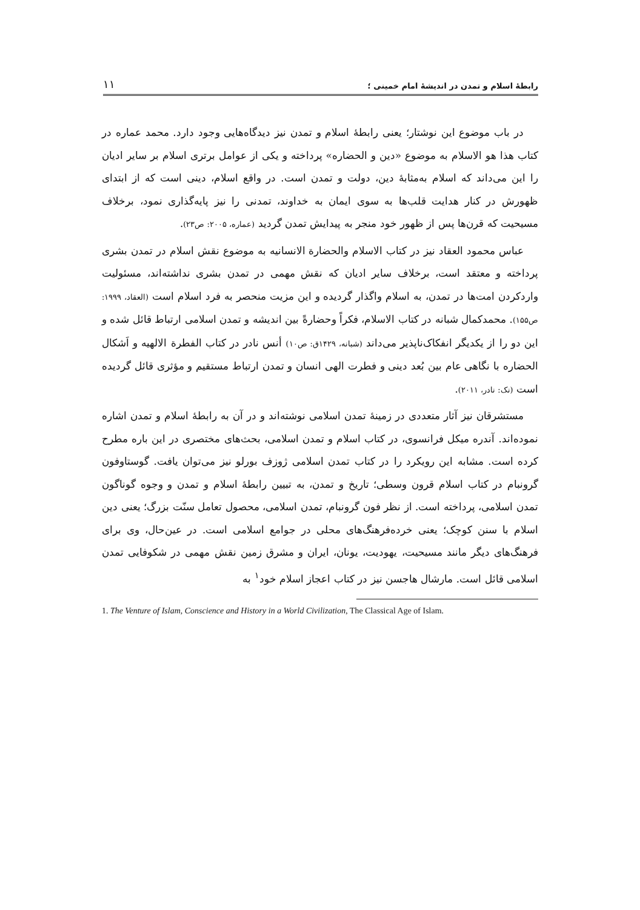رابطهٔ اسلام و تمدن در اندیشهٔ امام خمینی ؛ ۱۱
در باب موضوع این نوشتار؛ یعنی رابطهٔ اسلام و تمدن نیز دیدگاه‌هایی وجود دارد. محمد عماره در کتاب هذا هو الاسلام به موضوع «دین و الحضاره» پرداخته و یکی از عوامل برتری اسلام بر سایر ادیان را این می‌داند که اسلام به‌مثابهٔ دین، دولت و تمدن است. در واقع اسلام، دینی است که از ابتدای ظهورش در کنار هدایت قلب‌ها به سوی ایمان به خداوند، تمدنی را نیز پایه‌گذاری نمود، برخلاف مسیحیت که قرن‌ها پس از ظهور خود منجر به پیدایش تمدن گردید (عماره، ۲۰۰۵: ص۲۳).
عباس محمود العقاد نیز در کتاب الاسلام والحضارة الانسانیه به موضوع نقش اسلام در تمدن بشری پرداخته و معتقد است، برخلاف سایر ادیان که نقش مهمی در تمدن بشری نداشته‌اند، مسئولیت واردکردن امت‌ها در تمدن، به اسلام واگذار گردیده و این مزیت منحصر به فرد اسلام است (العقاد، ۱۹۹۹: ص۱۵۵). محمدکمال شبانه در کتاب الاسلام، فکراً وحضارةً بین اندیشه و تمدن اسلامی ارتباط قائل شده و این دو را از یکدیگر انفکاک‌ناپذیر می‌داند (شبانه، ۱۴۲۹ق: ص۱۰) أنس نادر در کتاب الفطرة الالهیه و اَشکال الحضاره با نگاهی عام بین بُعد دینی و فطرت الهی انسان و تمدن ارتباط مستقیم و مؤثری قائل گردیده است (نک: نادر، ۲۰۱۱).
مستشرقان نیز آثار متعددی در زمینهٔ تمدن اسلامی نوشته‌اند و در آن به رابطهٔ اسلام و تمدن اشاره نموده‌اند. آندره میکل فرانسوی، در کتاب اسلام و تمدن اسلامی، بحث‌های مختصری در این باره مطرح کرده است. مشابه این رویکرد را در کتاب تمدن اسلامی ژوزف بورلو نیز می‌توان یافت. گوستاوفون گرونبام در کتاب اسلام قرون وسطی؛ تاریخ و تمدن، به تبیین رابطهٔ اسلام و تمدن و وجوه گوناگون تمدن اسلامی، پرداخته است. از نظر فون گرونبام، تمدن اسلامی، محصول تعامل سنّت بزرگ؛ یعنی دین اسلام با سنن کوچک؛ یعنی خرده‌فرهنگ‌های محلی در جوامع اسلامی است. در عین‌حال، وی برای فرهنگ‌های دیگر مانند مسیحیت، یهودیت، یونان، ایران و مشرق زمین نقش مهمی در شکوفایی تمدن اسلامی قائل است. مارشال هاجسن نیز در کتاب اعجاز اسلام خود<sup>۱</sup> به
1. The Venture of Islam, Conscience and History in a World Civilization, The Classical Age of Islam.